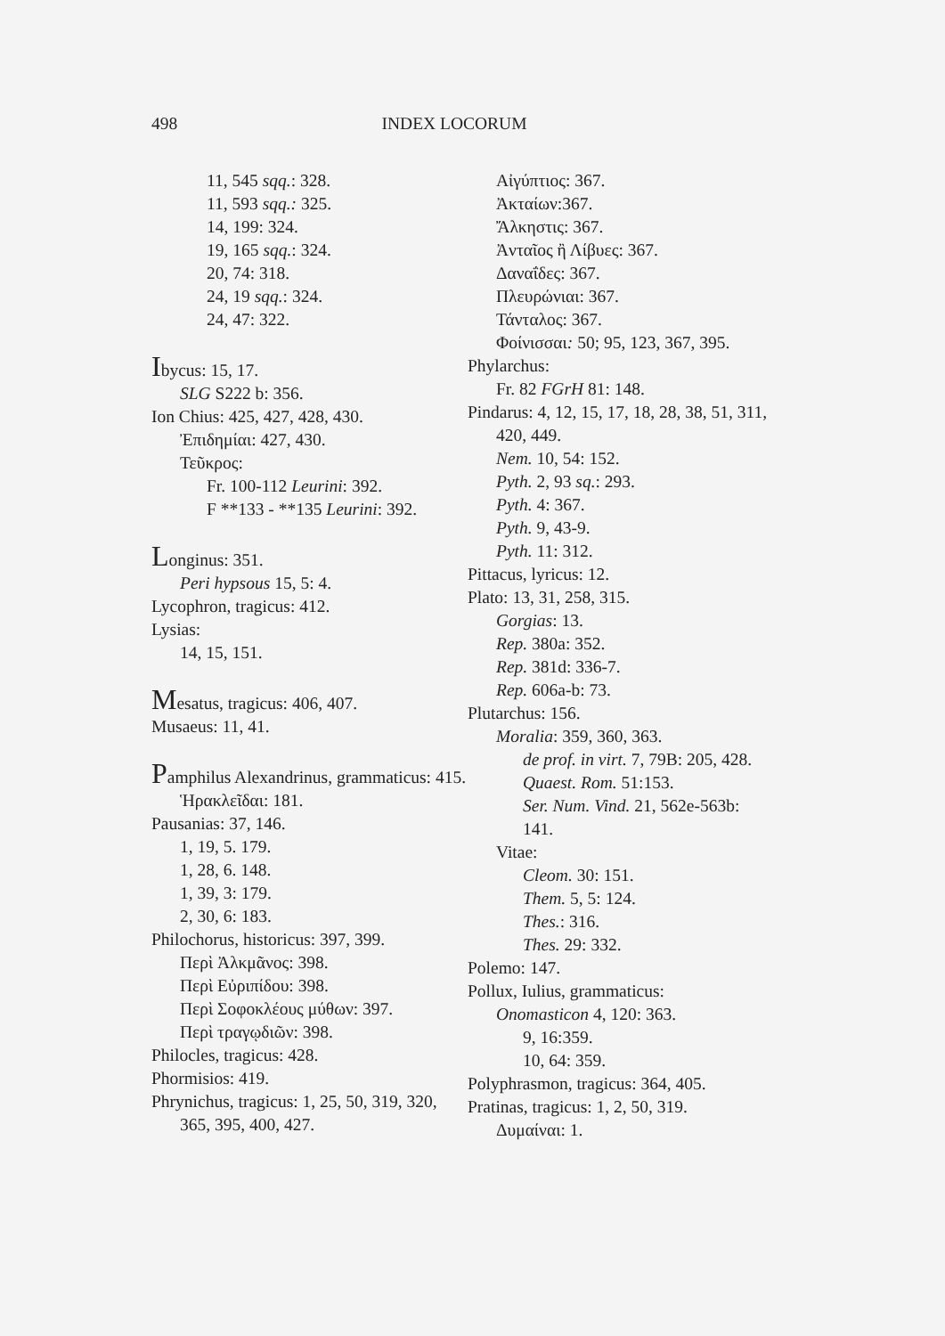498 INDEX LOCORUM
11, 545 sqq.: 328.
11, 593 sqq.: 325.
14, 199: 324.
19, 165 sqq.: 324.
20, 74: 318.
24, 19 sqq.: 324.
24, 47: 322.
Ibycus: 15, 17.
SLG S222 b: 356.
Ion Chius: 425, 427, 428, 430.
Ἐπιδημίαι: 427, 430.
Τεῦκρος:
Fr. 100-112 Leurini: 392.
F **133 - **135 Leurini: 392.
Longinus: 351.
Peri hypsous 15, 5: 4.
Lycophron, tragicus: 412.
Lysias:
14, 15, 151.
Mesatus, tragicus: 406, 407.
Musaeus: 11, 41.
Pamphilus Alexandrinus, grammaticus: 415.
Ἡρακλεῖδαι: 181.
Pausanias: 37, 146.
1, 19, 5. 179.
1, 28, 6. 148.
1, 39, 3: 179.
2, 30, 6: 183.
Philochorus, historicus: 397, 399.
Περὶ Ἀλκμᾶνος: 398.
Περὶ Εὐριπίδου: 398.
Περὶ Σοφοκλέους μύθων: 397.
Περὶ τραγῳδιῶν: 398.
Philocles, tragicus: 428.
Phormisios: 419.
Phrynichus, tragicus: 1, 25, 50, 319, 320, 365, 395, 400, 427.
Αἰγύπτιος: 367.
Ἀκταίων:367.
Ἄλκηστις: 367.
Ἀνταῖος ἢ Λίβυες: 367.
Δαναΐδες: 367.
Πλευρώνιαι: 367.
Τάνταλος: 367.
Φοίνισσαι: 50; 95, 123, 367, 395.
Phylarchus:
Fr. 82 FGrH 81: 148.
Pindarus: 4, 12, 15, 17, 18, 28, 38, 51, 311, 420, 449.
Nem. 10, 54: 152.
Pyth. 2, 93 sq.: 293.
Pyth. 4: 367.
Pyth. 9, 43-9.
Pyth. 11: 312.
Pittacus, lyricus: 12.
Plato: 13, 31, 258, 315.
Gorgias: 13.
Rep. 380a: 352.
Rep. 381d: 336-7.
Rep. 606a-b: 73.
Plutarchus: 156.
Moralia: 359, 360, 363.
de prof. in virt. 7, 79B: 205, 428.
Quaest. Rom. 51:153.
Ser. Num. Vind. 21, 562e-563b: 141.
Vitae:
Cleom. 30: 151.
Them. 5, 5: 124.
Thes.: 316.
Thes. 29: 332.
Polemo: 147.
Pollux, Iulius, grammaticus:
Onomasticon 4, 120: 363.
9, 16:359.
10, 64: 359.
Polyphrasmon, tragicus: 364, 405.
Pratinas, tragicus: 1, 2, 50, 319.
Δυμαίναι: 1.